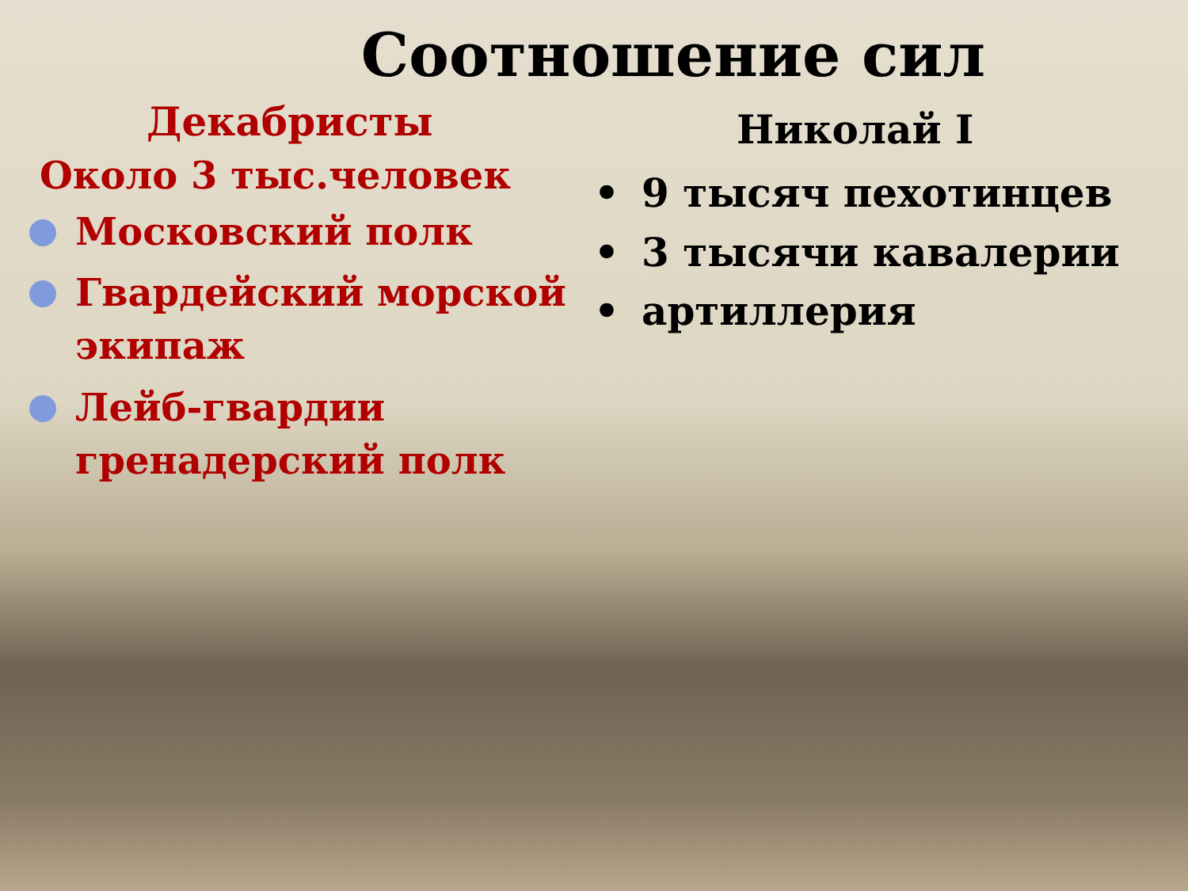Соотношение сил
Декабристы
Около 3 тыс.человек
Московский полк
Гвардейский морской экипаж
Лейб-гвардии гренадерский полк
Николай I
• 9 тысяч пехотинцев
• 3 тысячи кавалерии
• артиллерия